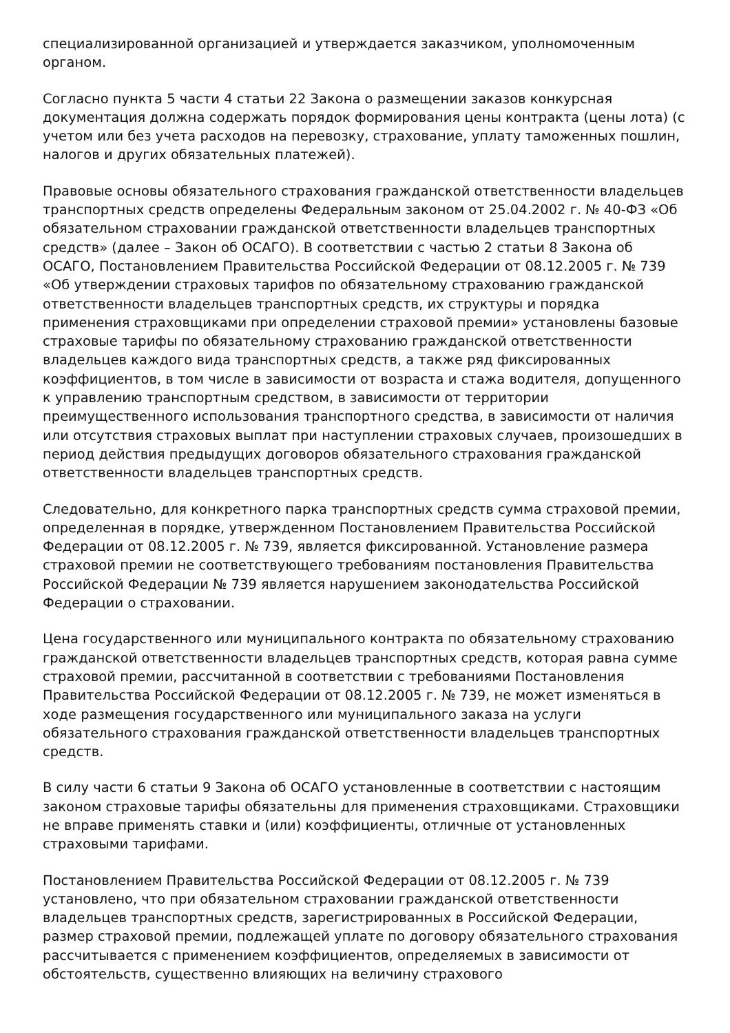специализированной организацией и утверждается заказчиком, уполномоченным органом.
Согласно пункта 5 части 4 статьи 22 Закона о размещении заказов конкурсная документация должна содержать порядок формирования цены контракта (цены лота) (с учетом или без учета расходов на перевозку, страхование, уплату таможенных пошлин, налогов и других обязательных платежей).
Правовые основы обязательного страхования гражданской ответственности владельцев транспортных средств определены Федеральным законом от 25.04.2002 г. № 40-ФЗ «Об обязательном страховании гражданской ответственности владельцев транспортных средств» (далее – Закон об ОСАГО). В соответствии с частью 2 статьи 8 Закона об ОСАГО, Постановлением Правительства Российской Федерации от 08.12.2005 г. № 739 «Об утверждении страховых тарифов по обязательному страхованию гражданской ответственности владельцев транспортных средств, их структуры и порядка применения страховщиками при определении страховой премии» установлены базовые страховые тарифы по обязательному страхованию гражданской ответственности владельцев каждого вида транспортных средств, а также ряд фиксированных коэффициентов, в том числе в зависимости от возраста и стажа водителя, допущенного к управлению транспортным средством, в зависимости от территории преимущественного использования транспортного средства, в зависимости от наличия или отсутствия страховых выплат при наступлении страховых случаев, произошедших в период действия предыдущих договоров обязательного страхования гражданской ответственности владельцев транспортных средств.
Следовательно, для конкретного парка транспортных средств сумма страховой премии, определенная в порядке, утвержденном Постановлением Правительства Российской Федерации от 08.12.2005 г. № 739, является фиксированной. Установление размера страховой премии не соответствующего требованиям постановления Правительства Российской Федерации № 739 является нарушением законодательства Российской Федерации о страховании.
Цена государственного или муниципального контракта по обязательному страхованию гражданской ответственности владельцев транспортных средств, которая равна сумме страховой премии, рассчитанной в соответствии с требованиями Постановления Правительства Российской Федерации от 08.12.2005 г. № 739, не может изменяться в ходе размещения государственного или муниципального заказа на услуги обязательного страхования гражданской ответственности владельцев транспортных средств.
В силу части 6 статьи 9 Закона об ОСАГО установленные в соответствии с настоящим законом страховые тарифы обязательны для применения страховщиками. Страховщики не вправе применять ставки и (или) коэффициенты, отличные от установленных страховыми тарифами.
Постановлением Правительства Российской Федерации от 08.12.2005 г. № 739 установлено, что при обязательном страховании гражданской ответственности владельцев транспортных средств, зарегистрированных в Российской Федерации, размер страховой премии, подлежащей уплате по договору обязательного страхования рассчитывается с применением коэффициентов, определяемых в зависимости от обстоятельств, существенно влияющих на величину страхового